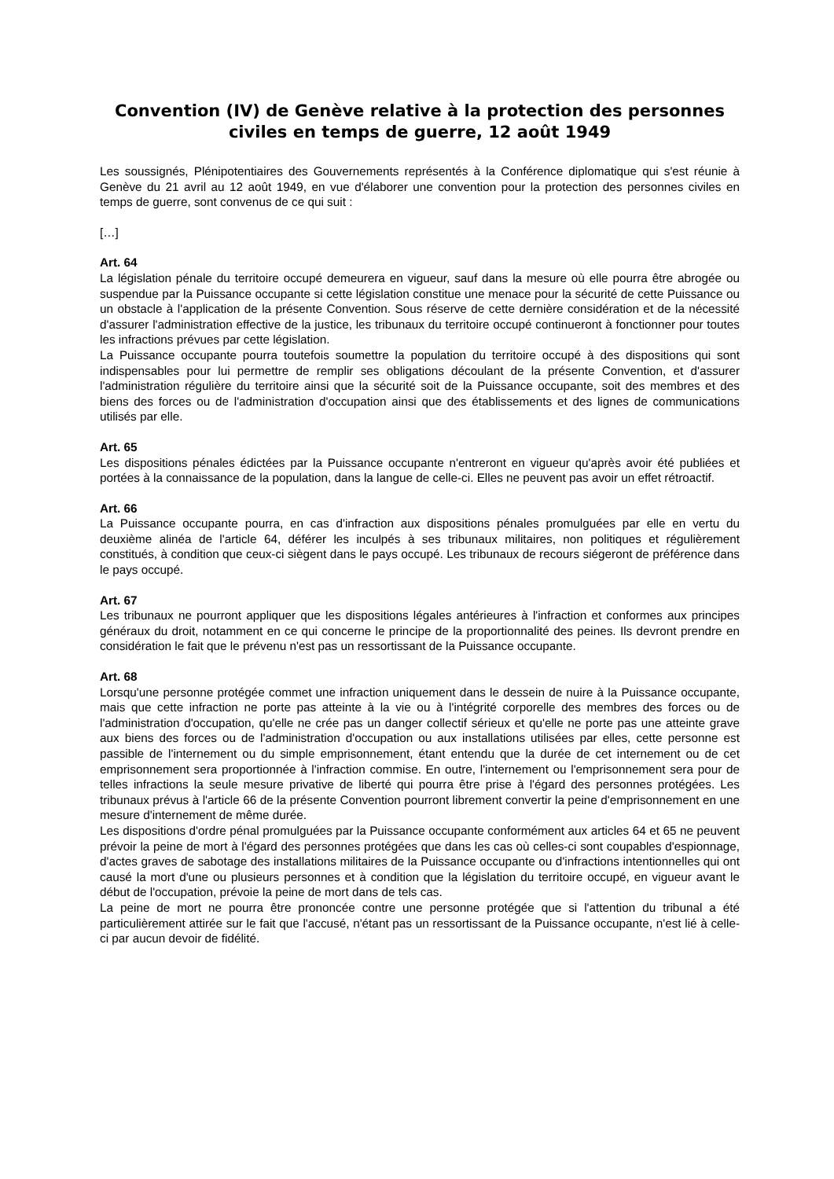Convention (IV) de Genève relative à la protection des personnes civiles en temps de guerre, 12 août 1949
Les soussignés, Plénipotentiaires des Gouvernements représentés à la Conférence diplomatique qui s'est réunie à Genève du 21 avril au 12 août 1949, en vue d'élaborer une convention pour la protection des personnes civiles en temps de guerre, sont convenus de ce qui suit :
[…]
Art. 64
La législation pénale du territoire occupé demeurera en vigueur, sauf dans la mesure où elle pourra être abrogée ou suspendue par la Puissance occupante si cette législation constitue une menace pour la sécurité de cette Puissance ou un obstacle à l'application de la présente Convention. Sous réserve de cette dernière considération et de la nécessité d'assurer l'administration effective de la justice, les tribunaux du territoire occupé continueront à fonctionner pour toutes les infractions prévues par cette législation.
La Puissance occupante pourra toutefois soumettre la population du territoire occupé à des dispositions qui sont indispensables pour lui permettre de remplir ses obligations découlant de la présente Convention, et d'assurer l'administration régulière du territoire ainsi que la sécurité soit de la Puissance occupante, soit des membres et des biens des forces ou de l'administration d'occupation ainsi que des établissements et des lignes de communications utilisés par elle.
Art. 65
Les dispositions pénales édictées par la Puissance occupante n'entreront en vigueur qu'après avoir été publiées et portées à la connaissance de la population, dans la langue de celle-ci. Elles ne peuvent pas avoir un effet rétroactif.
Art. 66
La Puissance occupante pourra, en cas d'infraction aux dispositions pénales promulguées par elle en vertu du deuxième alinéa de l'article 64, déférer les inculpés à ses tribunaux militaires, non politiques et régulièrement constitués, à condition que ceux-ci siègent dans le pays occupé. Les tribunaux de recours siégeront de préférence dans le pays occupé.
Art. 67
Les tribunaux ne pourront appliquer que les dispositions légales antérieures à l'infraction et conformes aux principes généraux du droit, notamment en ce qui concerne le principe de la proportionnalité des peines. Ils devront prendre en considération le fait que le prévenu n'est pas un ressortissant de la Puissance occupante.
Art. 68
Lorsqu'une personne protégée commet une infraction uniquement dans le dessein de nuire à la Puissance occupante, mais que cette infraction ne porte pas atteinte à la vie ou à l'intégrité corporelle des membres des forces ou de l'administration d'occupation, qu'elle ne crée pas un danger collectif sérieux et qu'elle ne porte pas une atteinte grave aux biens des forces ou de l'administration d'occupation ou aux installations utilisées par elles, cette personne est passible de l'internement ou du simple emprisonnement, étant entendu que la durée de cet internement ou de cet emprisonnement sera proportionnée à l'infraction commise. En outre, l'internement ou l'emprisonnement sera pour de telles infractions la seule mesure privative de liberté qui pourra être prise à l'égard des personnes protégées. Les tribunaux prévus à l'article 66 de la présente Convention pourront librement convertir la peine d'emprisonnement en une mesure d'internement de même durée.
Les dispositions d'ordre pénal promulguées par la Puissance occupante conformément aux articles 64 et 65 ne peuvent prévoir la peine de mort à l'égard des personnes protégées que dans les cas où celles-ci sont coupables d'espionnage, d'actes graves de sabotage des installations militaires de la Puissance occupante ou d'infractions intentionnelles qui ont causé la mort d'une ou plusieurs personnes et à condition que la législation du territoire occupé, en vigueur avant le début de l'occupation, prévoie la peine de mort dans de tels cas.
La peine de mort ne pourra être prononcée contre une personne protégée que si l'attention du tribunal a été particulièrement attirée sur le fait que l'accusé, n'étant pas un ressortissant de la Puissance occupante, n'est lié à celle-ci par aucun devoir de fidélité.